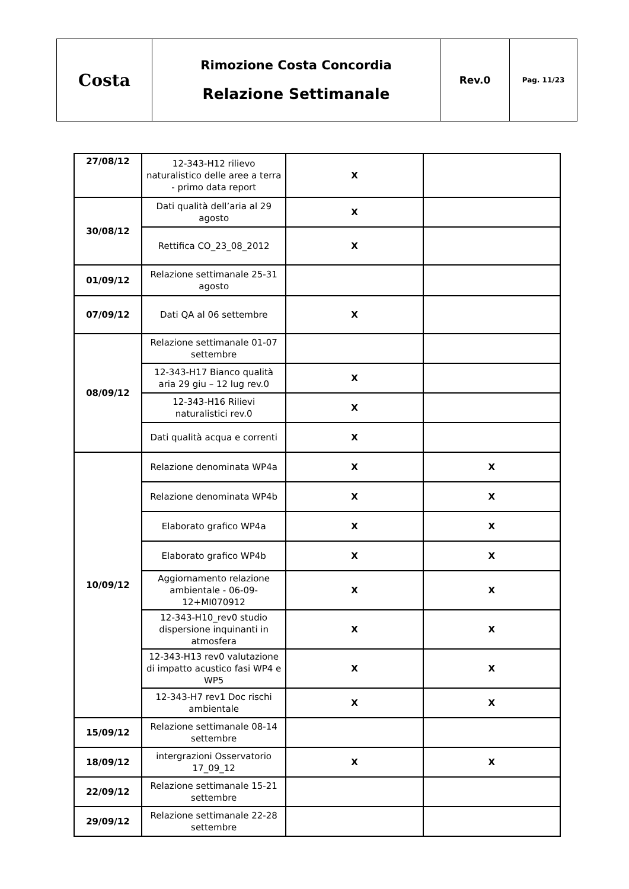| Costa | Rimozione Costa Concordia Relazione Settimanale | Rev.0 | Pag. 11/23 |
| 27/08/12 | 12-343-H12 rilievo naturalistico delle aree a terra - primo data report | X | |
| 30/08/12 | Dati qualità dell’aria al 29 agosto | X | |
| | Rettifica CO_23_08_2012 | X | |
| 01/09/12 | Relazione settimanale 25-31 agosto | | |
| 07/09/12 | Dati QA al 06 settembre | X | |
| 08/09/12 | Relazione settimanale 01-07 settembre | | |
| | 12-343-H17 Bianco qualità aria 29 giu – 12 lug rev.0 | X | |
| | 12-343-H16 Rilievi naturalistici rev.0 | X | |
| | Dati qualità acqua e correnti | X | |
| 10/09/12 | Relazione denominata WP4a | X | X |
| | Relazione denominata WP4b | X | X |
| | Elaborato grafico WP4a | X | X |
| | Elaborato grafico WP4b | X | X |
| | Aggiornamento relazione ambientale - 06-09-12+MI070912 | X | X |
| | 12-343-H10_rev0 studio dispersione inquinanti in atmosfera | X | X |
| | 12-343-H13 rev0 valutazione di impatto acustico fasi WP4 e WP5 | X | X |
| | 12-343-H7 rev1 Doc rischi ambientale | X | X |
| 15/09/12 | Relazione settimanale 08-14 settembre | | |
| 18/09/12 | intergrazioni Osservatorio 17_09_12 | X | X |
| 22/09/12 | Relazione settimanale 15-21 settembre | | |
| 29/09/12 | Relazione settimanale 22-28 settembre | | |